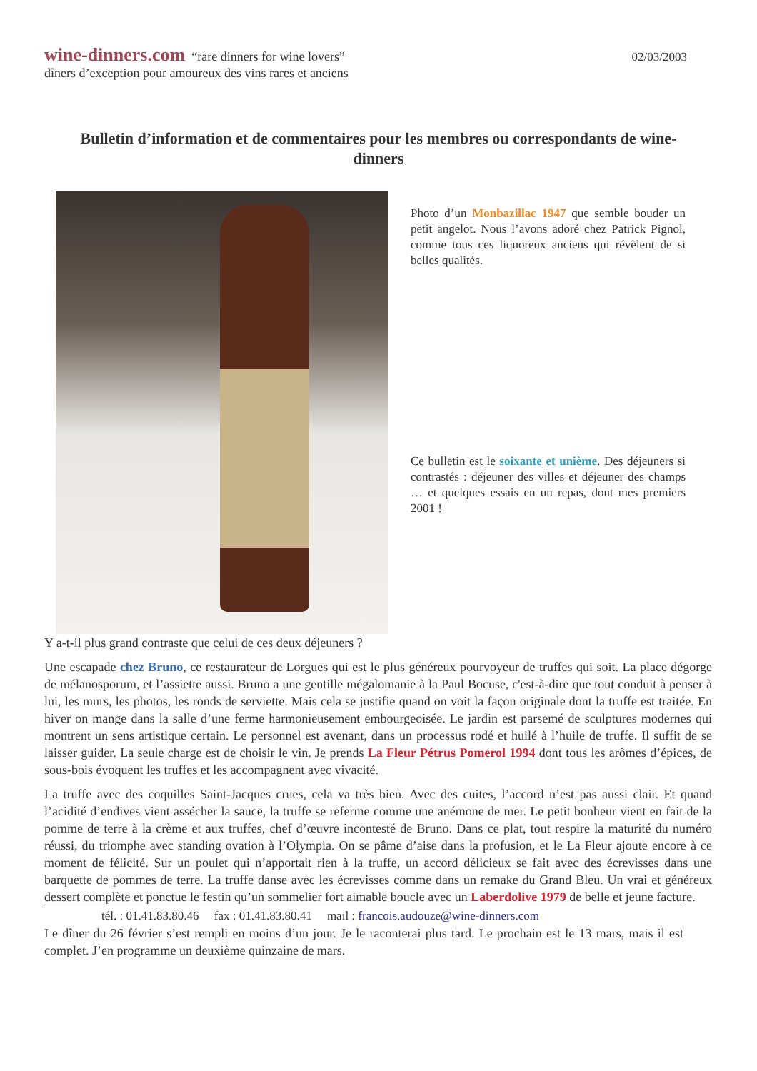wine-dinners.com “rare dinners for wine lovers”
dîners d’exception pour amoureux des vins rares et anciens
02/03/2003
Bulletin d’information et de commentaires pour les membres ou correspondants de wine-dinners
Photo d’un Monbazillac 1947 que semble bouder un petit angelot. Nous l’avons adoré chez Patrick Pignol, comme tous ces liquoreux anciens qui révèlent de si belles qualités.
Ce bulletin est le soixante et unième. Des déjeuners si contrastés : déjeuner des villes et déjeuner des champs … et quelques essais en un repas, dont mes premiers 2001 !
Y a-t-il plus grand contraste que celui de ces deux déjeuners ?
Une escapade chez Bruno, ce restaurateur de Lorgues qui est le plus généreux pourvoyeur de truffes qui soit. La place dégorge de mélanosporum, et l’assiette aussi. Bruno a une gentille mégalomanie à la Paul Bocuse, c'est-à-dire que tout conduit à penser à lui, les murs, les photos, les ronds de serviette. Mais cela se justifie quand on voit la façon originale dont la truffe est traitée. En hiver on mange dans la salle d’une ferme harmonieusement embourgeoisée. Le jardin est parsemé de sculptures modernes qui montrent un sens artistique certain. Le personnel est avenant, dans un processus rodé et huilé à l’huile de truffe. Il suffit de se laisser guider. La seule charge est de choisir le vin. Je prends La Fleur Pétrus Pomerol 1994 dont tous les arômes d’épices, de sous-bois évoquent les truffes et les accompagnent avec vivacité.
La truffe avec des coquilles Saint-Jacques crues, cela va très bien. Avec des cuites, l’accord n’est pas aussi clair. Et quand l’acidité d’endives vient assécher la sauce, la truffe se referme comme une anémone de mer. Le petit bonheur vient en fait de la pomme de terre à la crème et aux truffes, chef d’œuvre incontesté de Bruno. Dans ce plat, tout respire la maturité du numéro réussi, du triomphe avec standing ovation à l’Olympia. On se pâme d’aise dans la profusion, et le La Fleur ajoute encore à ce moment de félicité. Sur un poulet qui n’apportait rien à la truffe, un accord délicieux se fait avec des écrevisses dans une barquette de pommes de terre. La truffe danse avec les écrevisses comme dans un remake du Grand Bleu. Un vrai et généreux dessert complète et ponctue le festin qu’un sommelier fort aimable boucle avec un Laberdolive 1979 de belle et jeune facture.
tél. : 01.41.83.80.46 fax : 01.41.83.80.41 mail : francois.audouze@wine-dinners.com
Le dîner du 26 février s’est rempli en moins d’un jour. Je le raconterai plus tard. Le prochain est le 13 mars, mais il est complet. J’en programme un deuxième quinzaine de mars.